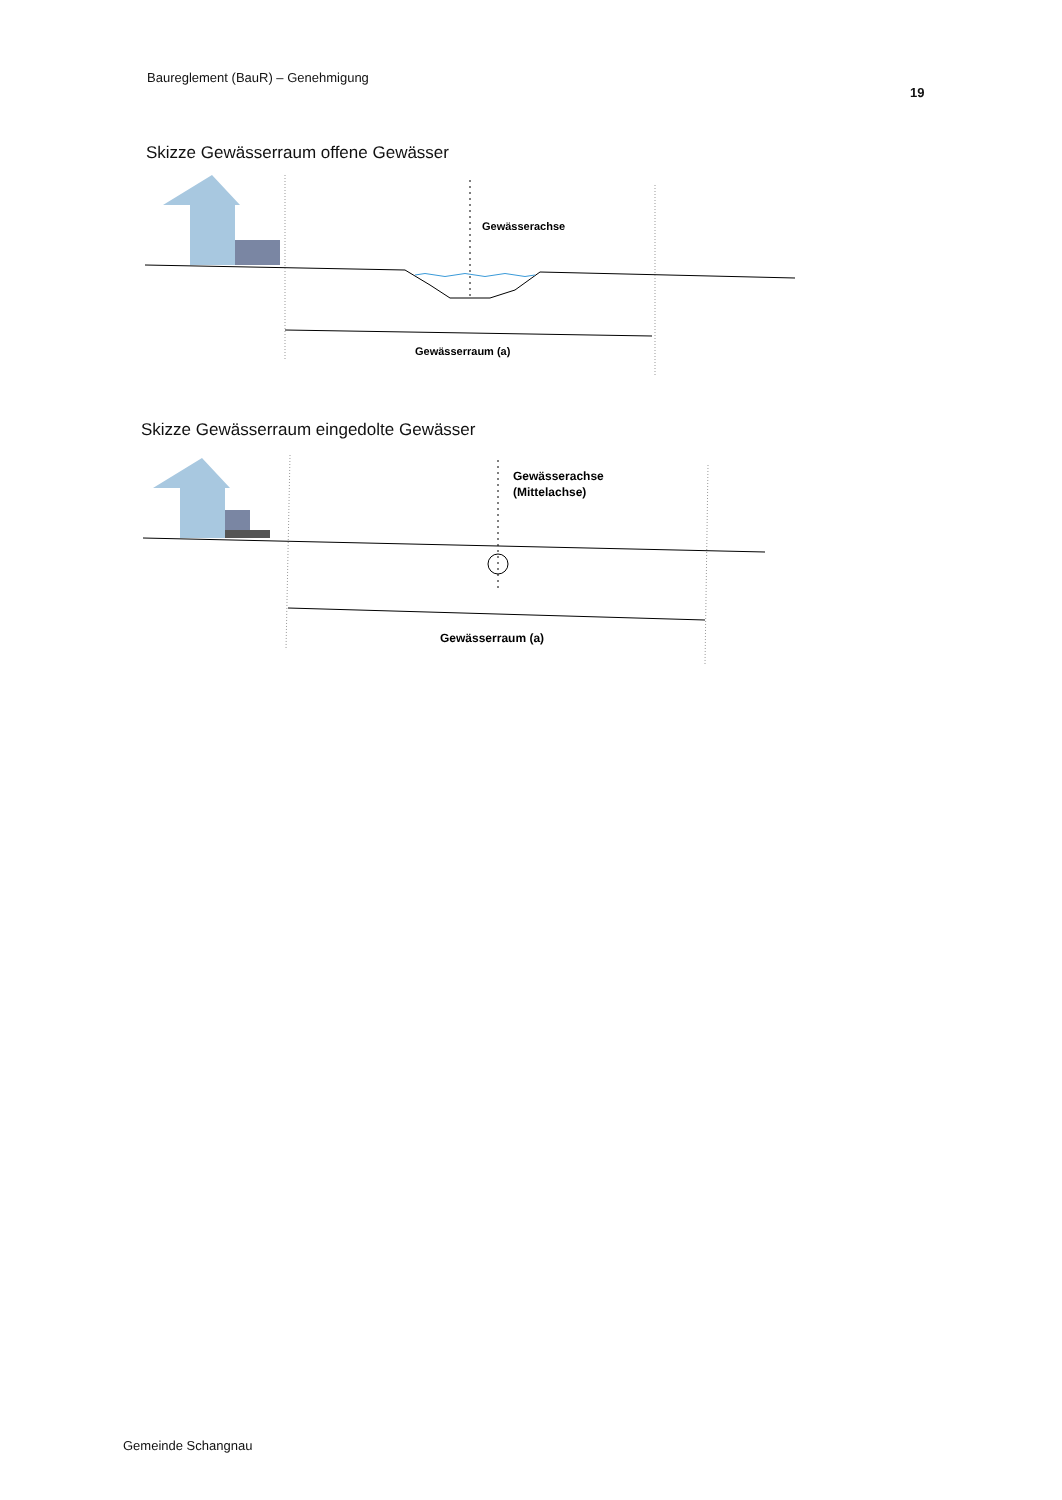Baureglement (BauR) – Genehmigung
19
Skizze Gewässerraum offene Gewässer
Gewässerachse
Gewässerraum (a)
Skizze Gewässerraum eingedolte Gewässer
Gewässerachse
(Mittelachse)
Gewässerraum (a)
Gemeinde Schangnau